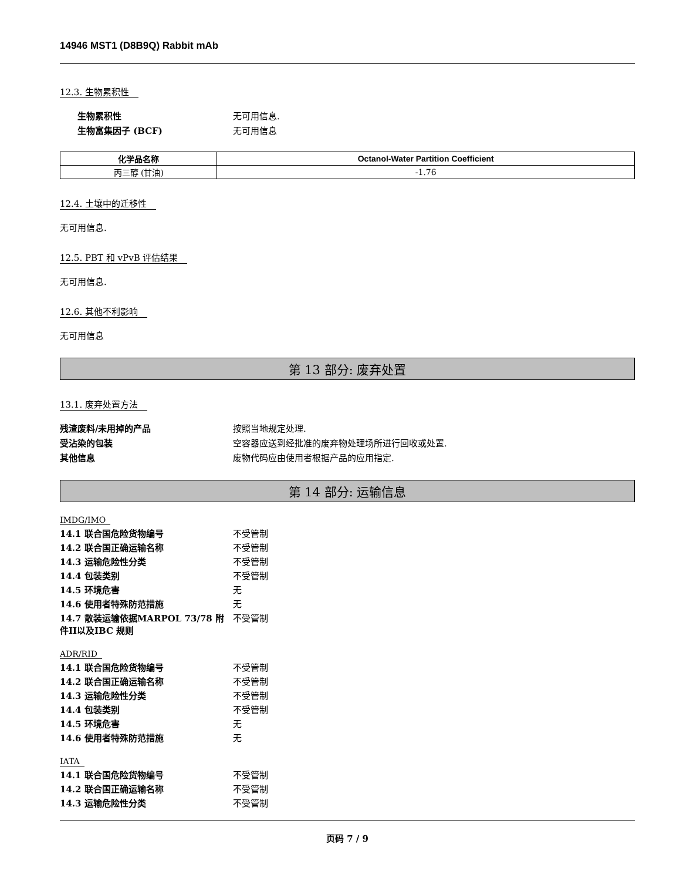14946 MST1 (D8B9Q) Rabbit mAb
12.3. 生物累积性
生物累积性
无可用信息.
生物富集因子 (BCF)
无可用信息
| 化学品名称 | Octanol-Water Partition Coefficient |
| --- | --- |
| 丙三醇 (甘油) | -1.76 |
12.4. 土壤中的迁移性
无可用信息.
12.5. PBT 和 vPvB 评估结果
无可用信息.
12.6. 其他不利影响
无可用信息
第 13 部分: 废弃处置
13.1. 废弃处置方法
残渣废料/未用掉的产品
按照当地规定处理.
受沾染的包装
空容器应送到经批准的废弃物处理场所进行回收或处置.
其他信息
废物代码应由使用者根据产品的应用指定.
第 14 部分: 运输信息
IMDG/IMO
14.1 联合国危险货物编号
不受管制
14.2 联合国正确运输名称
不受管制
14.3 运输危险性分类
不受管制
14.4 包装类别
不受管制
14.5 环境危害
无
14.6 使用者特殊防范措施
无
14.7 散装运输依据MARPOL 73/78 附件II以及IBC 规则
不受管制
ADR/RID
14.1 联合国危险货物编号
不受管制
14.2 联合国正确运输名称
不受管制
14.3 运输危险性分类
不受管制
14.4 包装类别
不受管制
14.5 环境危害
无
14.6 使用者特殊防范措施
无
IATA
14.1 联合国危险货物编号
不受管制
14.2 联合国正确运输名称
不受管制
14.3 运输危险性分类
不受管制
页码 7 / 9